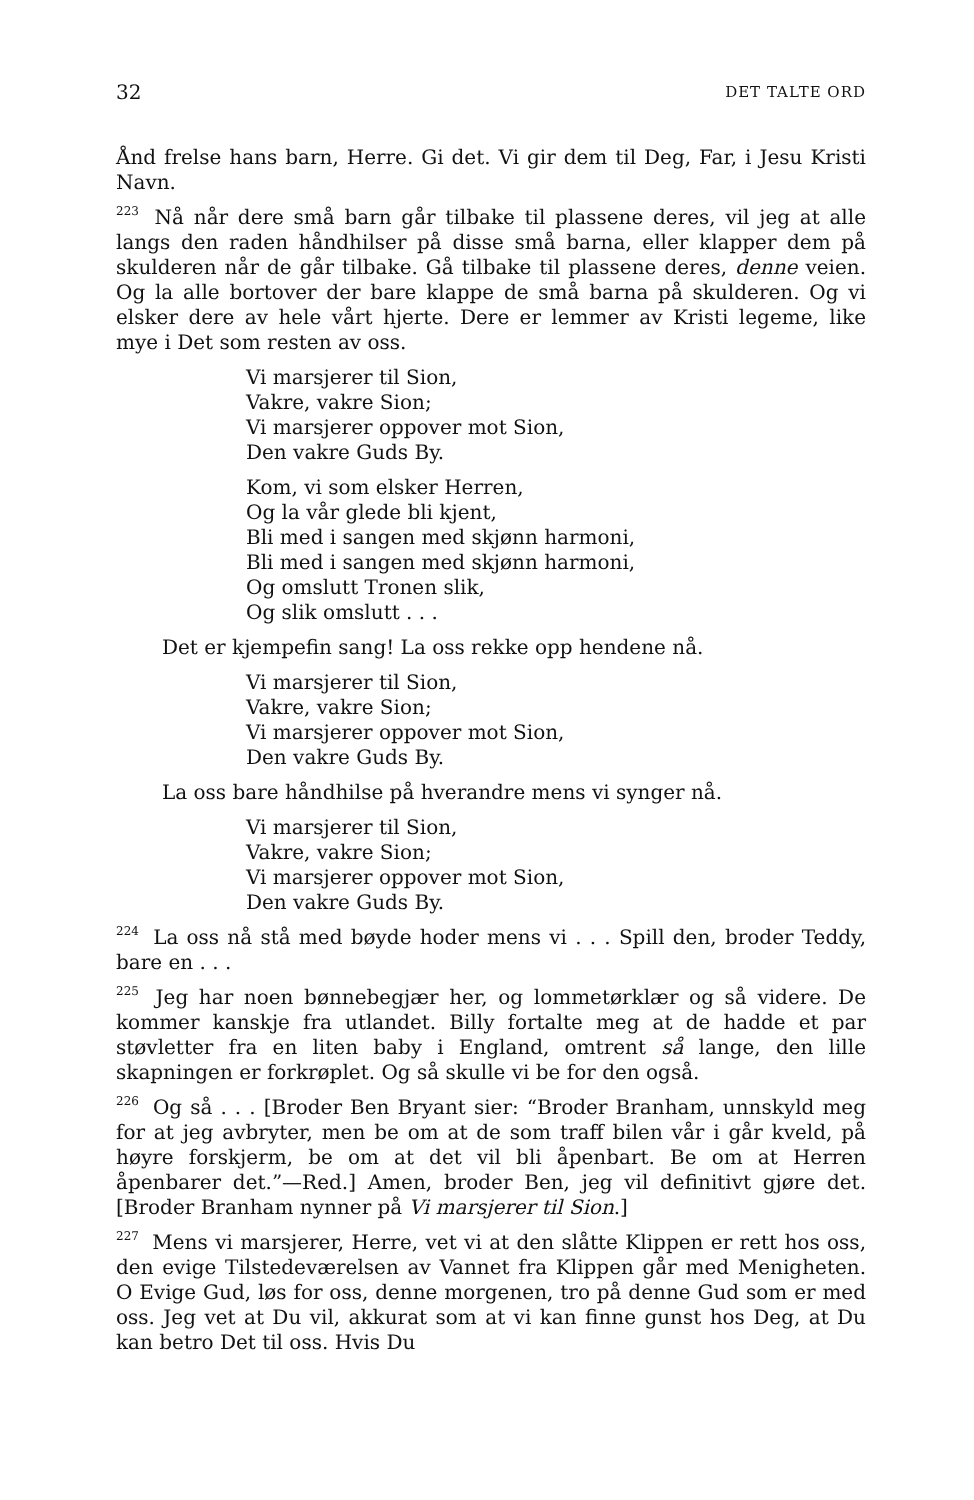32 DET TALTE ORD
Ånd frelse hans barn, Herre. Gi det. Vi gir dem til Deg, Far, i Jesu Kristi Navn.
<sup>223</sup> Nå når dere små barn går tilbake til plassene deres, vil jeg at alle langs den raden håndhilser på disse små barna, eller klapper dem på skulderen når de går tilbake. Gå tilbake til plassene deres, denne veien. Og la alle bortover der bare klappe de små barna på skulderen. Og vi elsker dere av hele vårt hjerte. Dere er lemmer av Kristi legeme, like mye i Det som resten av oss.
Vi marsjerer til Sion,
Vakre, vakre Sion;
Vi marsjerer oppover mot Sion,
Den vakre Guds By.
Kom, vi som elsker Herren,
Og la vår glede bli kjent,
Bli med i sangen med skjønn harmoni,
Bli med i sangen med skjønn harmoni,
Og omslutt Tronen slik,
Og slik omslutt . . .
Det er kjempefin sang! La oss rekke opp hendene nå.
Vi marsjerer til Sion,
Vakre, vakre Sion;
Vi marsjerer oppover mot Sion,
Den vakre Guds By.
La oss bare håndhilse på hverandre mens vi synger nå.
Vi marsjerer til Sion,
Vakre, vakre Sion;
Vi marsjerer oppover mot Sion,
Den vakre Guds By.
<sup>224</sup> La oss nå stå med bøyde hoder mens vi . . . Spill den, broder Teddy, bare en . . .
<sup>225</sup> Jeg har noen bønnebegjær her, og lommetørklær og så videre. De kommer kanskje fra utlandet. Billy fortalte meg at de hadde et par støvletter fra en liten baby i England, omtrent så lange, den lille skapningen er forkrøplet. Og så skulle vi be for den også.
<sup>226</sup> Og så . . . [Broder Ben Bryant sier: “Broder Branham, unnskyld meg for at jeg avbryter, men be om at de som traff bilen vår i går kveld, på høyre forskjerm, be om at det vil bli åpenbart. Be om at Herren åpenbarer det.”—Red.] Amen, broder Ben, jeg vil definitivt gjøre det. [Broder Branham nynner på Vi marsjerer til Sion.]
<sup>227</sup> Mens vi marsjerer, Herre, vet vi at den slåtte Klippen er rett hos oss, den evige Tilstedeværelsen av Vannet fra Klippen går med Menigheten. O Evige Gud, løs for oss, denne morgenen, tro på denne Gud som er med oss. Jeg vet at Du vil, akkurat som at vi kan finne gunst hos Deg, at Du kan betro Det til oss. Hvis Du